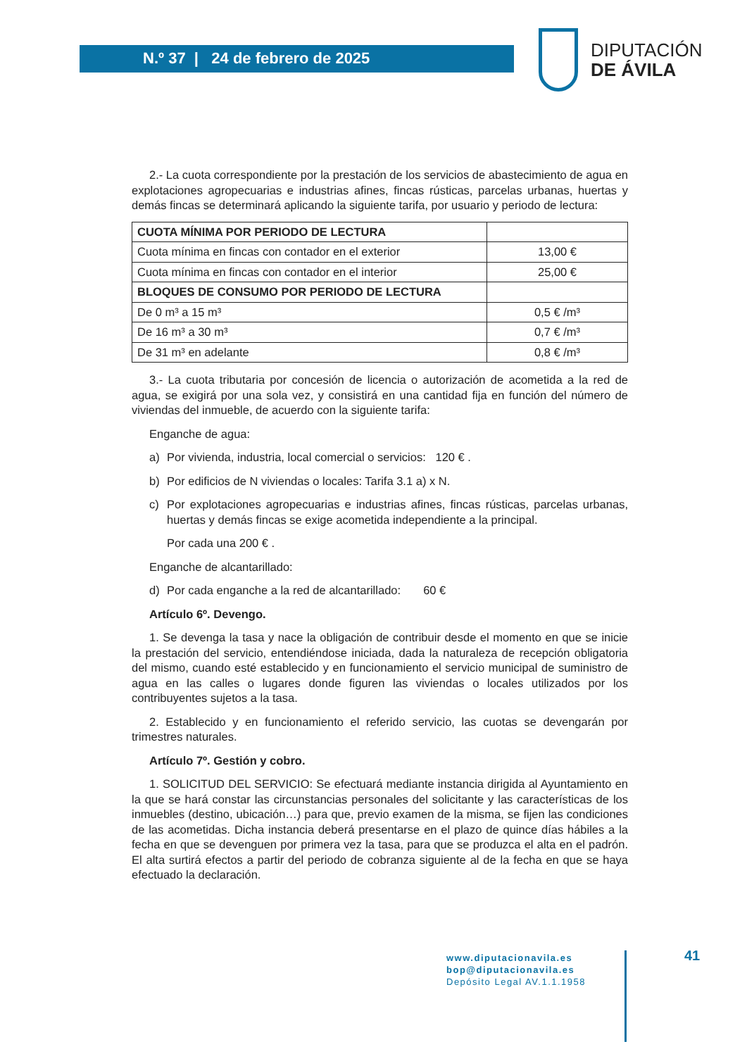N.º 37 | 24 de febrero de 2025
DIPUTACIÓN
DE ÁVILA
2.- La cuota correspondiente por la prestación de los servicios de abastecimiento de agua en explotaciones agropecuarias e industrias afines, fincas rústicas, parcelas urbanas, huertas y demás fincas se determinará aplicando la siguiente tarifa, por usuario y periodo de lectura:
| CUOTA MÍNIMA POR PERIODO DE LECTURA | |
| Cuota mínima en fincas con contador en el exterior | 13,00 € |
| Cuota mínima en fincas con contador en el interior | 25,00 € |
| BLOQUES DE CONSUMO POR PERIODO DE LECTURA | |
| De 0 m³ a 15 m³ | 0,5 € /m³ |
| De 16 m³ a 30 m³ | 0,7 € /m³ |
| De 31 m³ en adelante | 0,8 € /m³ |
3.- La cuota tributaria por concesión de licencia o autorización de acometida a la red de agua, se exigirá por una sola vez, y consistirá en una cantidad fija en función del número de viviendas del inmueble, de acuerdo con la siguiente tarifa:
Enganche de agua:
a) Por vivienda, industria, local comercial o servicios: 120 € .
b) Por edificios de N viviendas o locales: Tarifa 3.1 a) x N.
c) Por explotaciones agropecuarias e industrias afines, fincas rústicas, parcelas urbanas, huertas y demás fincas se exige acometida independiente a la principal.
Por cada una 200 € .
Enganche de alcantarillado:
d) Por cada enganche a la red de alcantarillado: 60 €
Artículo 6º. Devengo.
1. Se devenga la tasa y nace la obligación de contribuir desde el momento en que se inicie la prestación del servicio, entendiéndose iniciada, dada la naturaleza de recepción obligatoria del mismo, cuando esté establecido y en funcionamiento el servicio municipal de suministro de agua en las calles o lugares donde figuren las viviendas o locales utilizados por los contribuyentes sujetos a la tasa.
2. Establecido y en funcionamiento el referido servicio, las cuotas se devengarán por trimestres naturales.
Artículo 7º. Gestión y cobro.
1. SOLICITUD DEL SERVICIO: Se efectuará mediante instancia dirigida al Ayuntamiento en la que se hará constar las circunstancias personales del solicitante y las características de los inmuebles (destino, ubicación…) para que, previo examen de la misma, se fijen las condiciones de las acometidas. Dicha instancia deberá presentarse en el plazo de quince días hábiles a la fecha en que se devenguen por primera vez la tasa, para que se produzca el alta en el padrón. El alta surtirá efectos a partir del periodo de cobranza siguiente al de la fecha en que se haya efectuado la declaración.
www.diputacionavila.es
bop@diputacionavila.es
Depósito Legal AV.1.1.1958
41